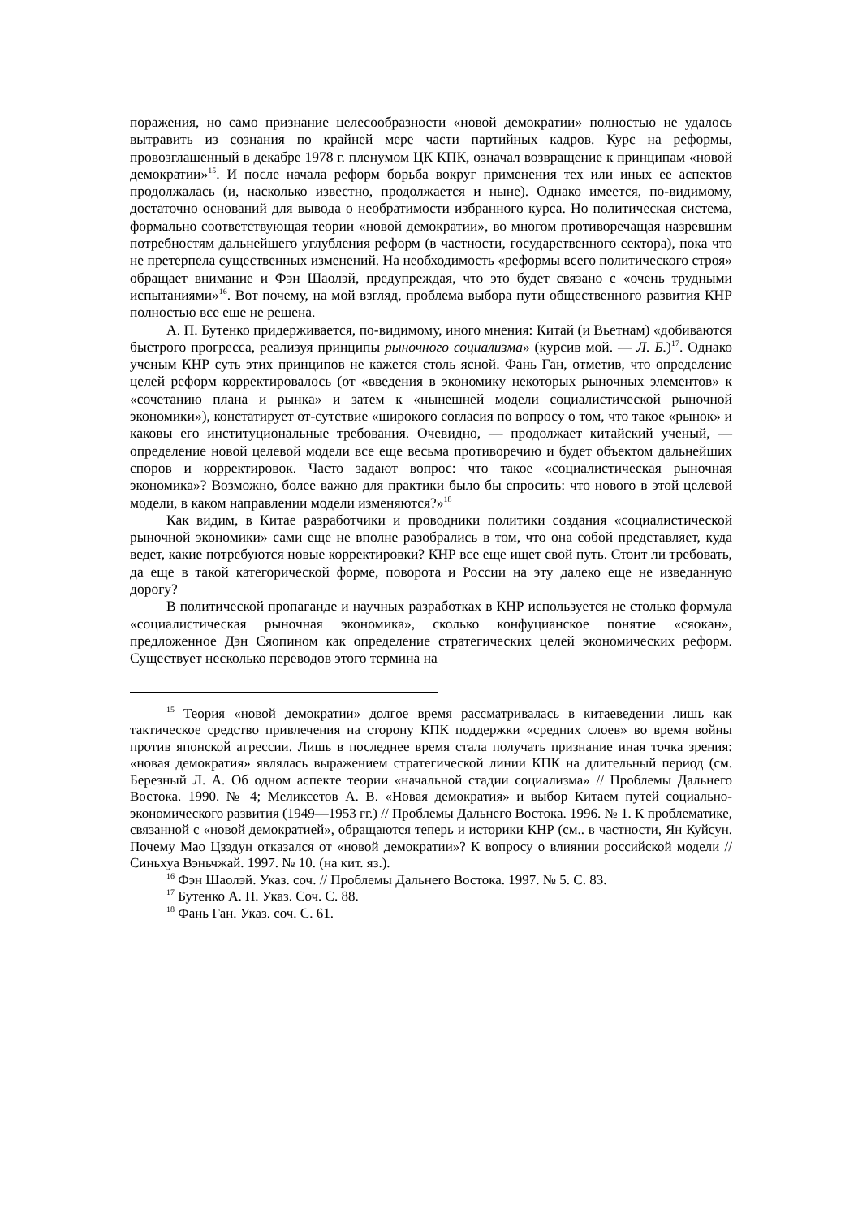поражения, но само признание целесообразности «новой демократии» полностью не удалось вытравить из сознания по крайней мере части партийных кадров. Курс на реформы, провозглашенный в декабре 1978 г. пленумом ЦК КПК, означал возвращение к принципам «новой демократии»<sup>15</sup>. И после начала реформ борьба вокруг применения тех или иных ее аспектов продолжалась (и, насколько известно, продолжается и ныне). Однако имеется, по-видимому, достаточно оснований для вывода о необратимости избранного курса. Но политическая система, формально соответствующая теории «новой демократии», во многом противоречащая назревшим потребностям дальнейшего углубления реформ (в частности, государственного сектора), пока что не претерпела существенных изменений. На необходимость «реформы всего политического строя» обращает внимание и Фэн Шаолэй, предупреждая, что это будет связано с «очень трудными испытаниями»<sup>16</sup>. Вот почему, на мой взгляд, проблема выбора пути общественного развития КНР полностью все еще не решена.
А. П. Бутенко придерживается, по-видимому, иного мнения: Китай (и Вьетнам) «добиваются быстрого прогресса, реализуя принципы рыночного социализма» (курсив мой. — Л. Б.)<sup>17</sup>. Однако ученым КНР суть этих принципов не кажется столь ясной. Фань Ган, отметив, что определение целей реформ корректировалось (от «введения в экономику некоторых рыночных элементов» к «сочетанию плана и рынка» и затем к «нынешней модели социалистической рыночной экономики»), констатирует от-сутствие «широкого согласия по вопросу о том, что такое «рынок» и каковы его институциональные требования. Очевидно, — продолжает китайский ученый, — определение новой целевой модели все еще весьма противоречию и будет объектом дальнейших споров и корректировок. Часто задают вопрос: что такое «социалистическая рыночная экономика»? Возможно, более важно для практики было бы спросить: что нового в этой целевой модели, в каком направлении модели изменяются?»<sup>18</sup>
Как видим, в Китае разработчики и проводники политики создания «социалистической рыночной экономики» сами еще не вполне разобрались в том, что она собой представляет, куда ведет, какие потребуются новые корректировки? КНР все еще ищет свой путь. Стоит ли требовать, да еще в такой категорической форме, поворота и России на эту далеко еще не изведанную дорогу?
В политической пропаганде и научных разработках в КНР используется не столько формула «социалистическая рыночная экономика», сколько конфуцианское понятие «сяокан», предложенное Дэн Сяопином как определение стратегических целей экономических реформ. Существует несколько переводов этого термина на
<sup>15</sup> Теория «новой демократии» долгое время рассматривалась в китаеведении лишь как тактическое средство привлечения на сторону КПК поддержки «средних слоев» во время войны против японской агрессии. Лишь в последнее время стала получать признание иная точка зрения: «новая демократия» являлась выражением стратегической линии КПК на длительный период (см. Березный Л. А. Об одном аспекте теории «начальной стадии социализма» // Проблемы Дальнего Востока. 1990. № 4; Меликсетов А. В. «Новая демократия» и выбор Китаем путей социально-экономического развития (1949—1953 гг.) // Проблемы Дальнего Востока. 1996. № 1. К проблематике, связанной с «новой демократией», обращаются теперь и историки КНР (см.. в частности, Ян Куйсун. Почему Мао Цзэдун отказался от «новой демократии»? К вопросу о влиянии российской модели // Синьхуа Вэньчжай. 1997. № 10. (на кит. яз.).
<sup>16</sup> Фэн Шаолэй. Указ. соч. // Проблемы Дальнего Востока. 1997. № 5. С. 83.
<sup>17</sup> Бутенко А. П. Указ. Соч. С. 88.
<sup>18</sup> Фань Ган. Указ. соч. С. 61.